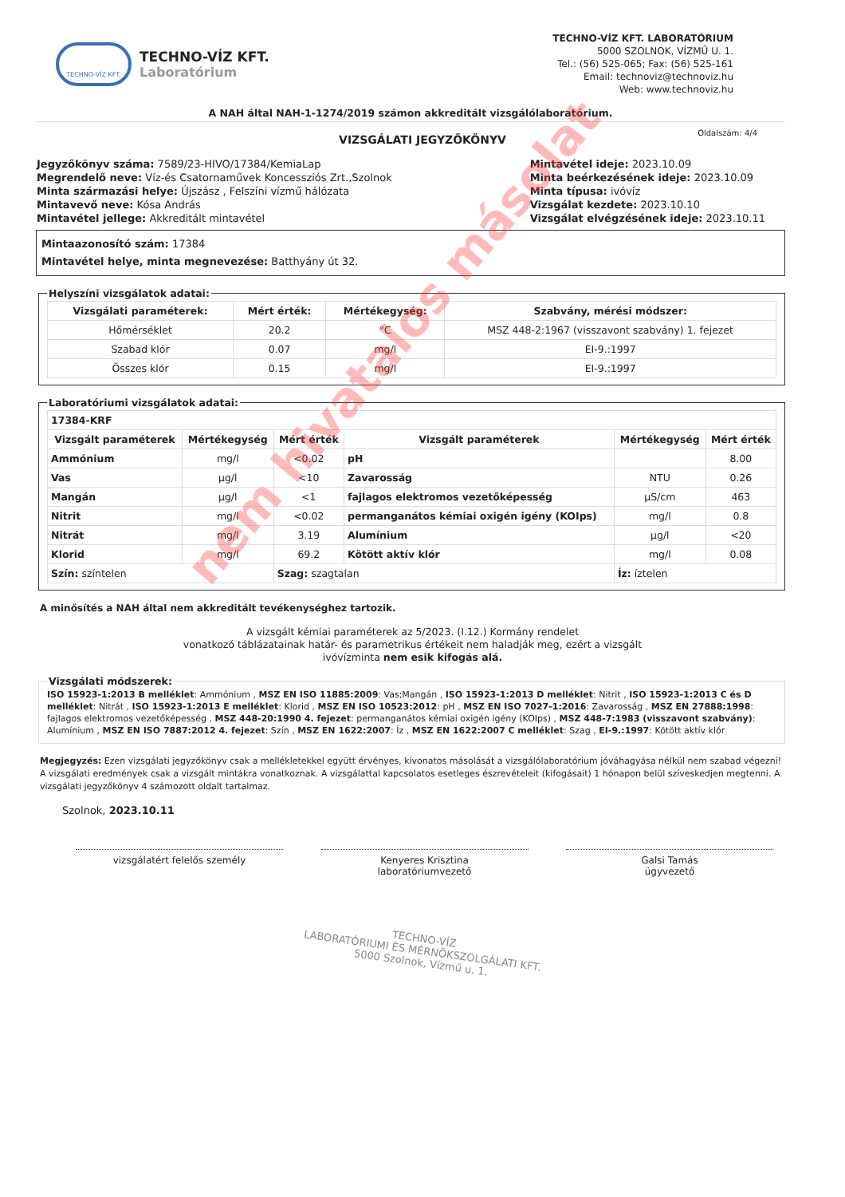TECHNO-VÍZ KFT.
TECHNO-VÍZ KFT.
Laboratórium
TECHNO-VÍZ KFT. LABORATÓRIUM
5000 SZOLNOK, VÍZMŰ U. 1.
Tel.: (56) 525-065; Fax: (56) 525-161
Email: technoviz@technoviz.hu
Web: www.technoviz.hu
A NAH által NAH-1-1274/2019 számon akkreditált vizsgálólaboratórium.
VIZSGÁLATI JEGYZŐKÖNYV
Oldalszám: 4/4
Jegyzőkönyv száma: 7589/23-HIVO/17384/KemiaLap
Megrendelő neve: Víz-és Csatornaművek Koncessziós Zrt.,Szolnok
Minta származási helye: Újszász , Felszíni vízmű hálózata
Mintavevő neve: Kósa András
Mintavétel jellege: Akkreditált mintavétel
Mintavétel ideje: 2023.10.09
Minta beérkezésének ideje: 2023.10.09
Minta típusa: ivóvíz
Vizsgálat kezdete: 2023.10.10
Vizsgálat elvégzésének ideje: 2023.10.11
Mintaazonosító szám: 17384
Mintavétel helye, minta megnevezése: Batthyány út 32.
Helyszíni vizsgálatok adatai:
| Vizsgálati paraméterek: | Mért érték: | Mértékegység: | Szabvány, mérési módszer: |
| --- | --- | --- | --- |
| Hőmérséklet | 20.2 | °C | MSZ 448-2:1967 (visszavont szabvány) 1. fejezet |
| Szabad klór | 0.07 | mg/l | EI-9.:1997 |
| Összes klór | 0.15 | mg/l | EI-9.:1997 |
Laboratóriumi vizsgálatok adatai:
| 17384-KRF | | | | | |
| Vizsgált paraméterek | Mértékegység | Mért érték | Vizsgált paraméterek | Mértékegység | Mért érték |
| Ammónium | mg/l | <0.02 | pH | | 8.00 |
| Vas | µg/l | <10 | Zavarosság | NTU | 0.26 |
| Mangán | µg/l | <1 | fajlagos elektromos vezetőképesség | µS/cm | 463 |
| Nitrit | mg/l | <0.02 | permanganátos kémiai oxigén igény (KOIps) | mg/l | 0.8 |
| Nitrát | mg/l | 3.19 | Alumínium | µg/l | <20 |
| Klorid | mg/l | 69.2 | Kötött aktív klór | mg/l | 0.08 |
| Szín: színtelen | | Szag: szagtalan | | Íz: íztelen | |
A minősítés a NAH által nem akkreditált tevékenységhez tartozik.
A vizsgált kémiai paraméterek az 5/2023. (I.12.) Kormány rendelet
vonatkozó táblázatainak határ- és parametrikus értékeit nem haladják meg, ezért a vizsgált
ivóvízminta nem esik kifogás alá.
Vizsgálati módszerek:
ISO 15923-1:2013 B melléklet: Ammónium , MSZ EN ISO 11885:2009: Vas;Mangán , ISO 15923-1:2013 D melléklet: Nitrit , ISO 15923-1:2013 C és D melléklet: Nitrát , ISO 15923-1:2013 E melléklet: Klorid , MSZ EN ISO 10523:2012: pH , MSZ EN ISO 7027-1:2016: Zavarosság , MSZ EN 27888:1998: fajlagos elektromos vezetőképesség , MSZ 448-20:1990 4. fejezet: permanganátos kémiai oxigén igény (KOIps) , MSZ 448-7:1983 (visszavont szabvány): Alumínium , MSZ EN ISO 7887:2012 4. fejezet: Szín , MSZ EN 1622:2007: Íz , MSZ EN 1622:2007 C melléklet: Szag , EI-9.:1997: Kötött aktív klór
Megjegyzés: Ezen vizsgálati jegyzőkönyv csak a mellékletekkel együtt érvényes, kivonatos másolását a vizsgálólaboratórium jóváhagyása nélkül nem szabad végezni! A vizsgálati eredmények csak a vizsgált mintákra vonatkoznak. A vizsgálattal kapcsolatos esetleges észrevételeit (kifogásait) 1 hónapon belül szíveskedjen megtenni. A vizsgálati jegyzőkönyv 4 számozott oldalt tartalmaz.
Szolnok, 2023.10.11
vizsgálatért felelős személy Kenyeres Krisztina
laboratóriumvezető
Galsi Tamás
ügyvezető
TECHNO-VÍZ
LABORATÓRIUMI ÉS MÉRNÖKSZOLGÁLATI KFT.
5000 Szolnok, Vízmű u. 1.
nem hivatalos másolat